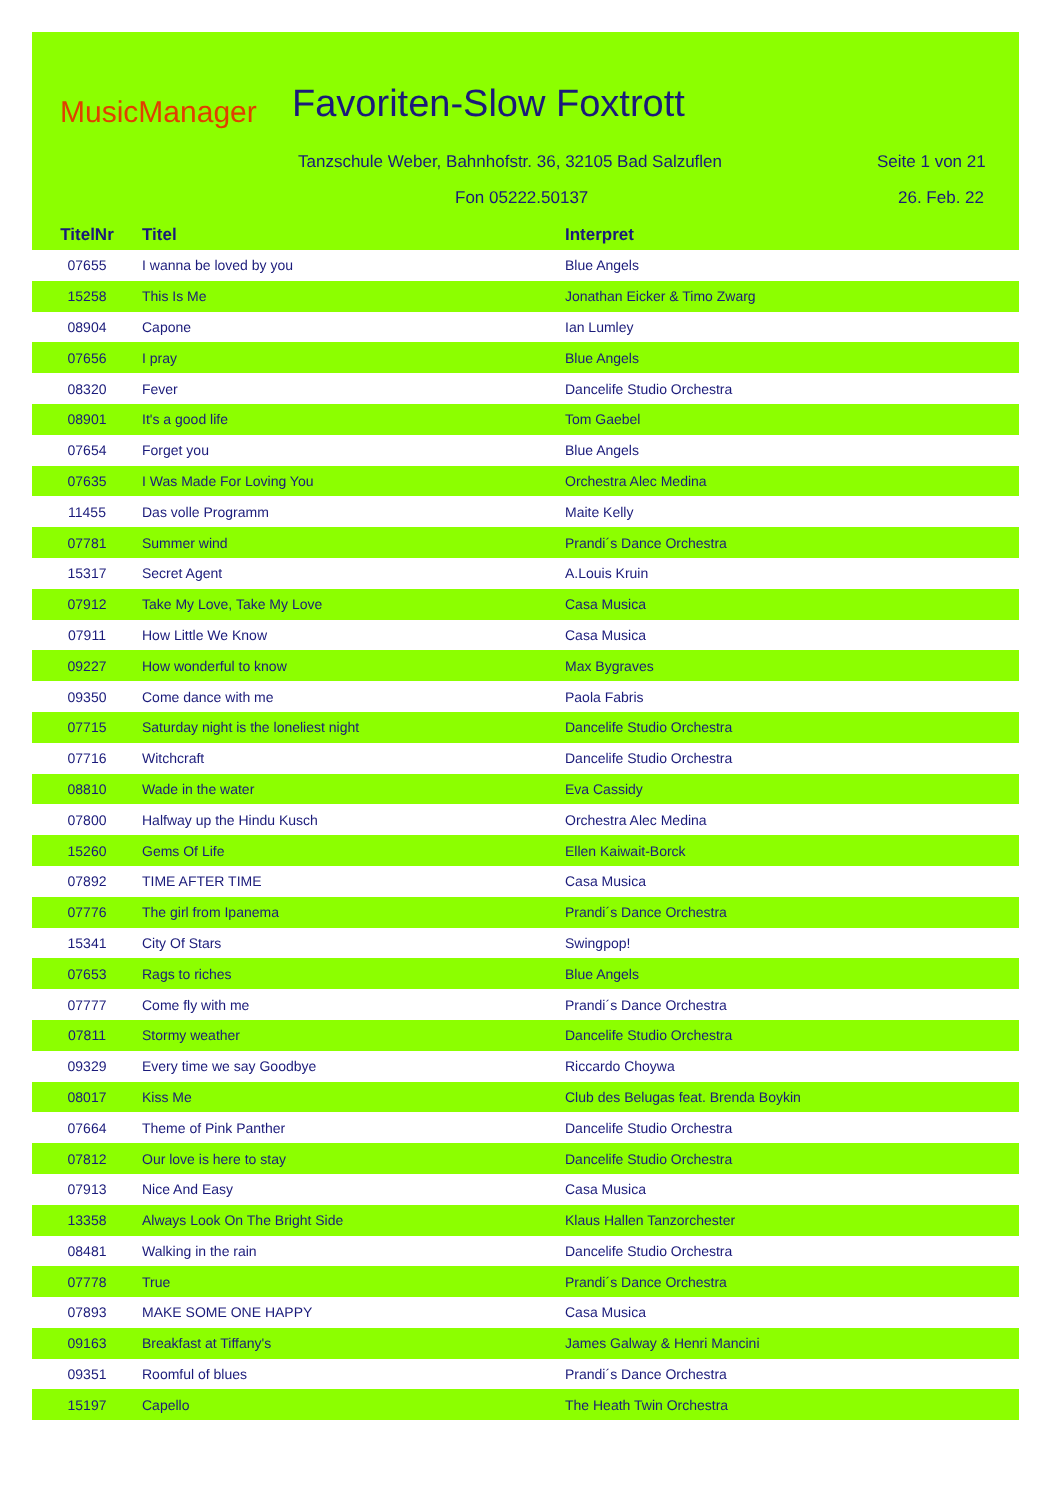MusicManager Favoriten-Slow Foxtrott
Tanzschule Weber, Bahnhofstr. 36, 32105 Bad Salzuflen
Seite 1 von 21
Fon 05222.50137 26. Feb. 22
| TitelNr | Titel | Interpret |
| --- | --- | --- |
| 07655 | I wanna be loved by you | Blue Angels |
| 15258 | This Is Me | Jonathan Eicker & Timo Zwarg |
| 08904 | Capone | Ian Lumley |
| 07656 | I pray | Blue Angels |
| 08320 | Fever | Dancelife Studio Orchestra |
| 08901 | It's a good life | Tom Gaebel |
| 07654 | Forget you | Blue Angels |
| 07635 | I Was Made For Loving You | Orchestra Alec Medina |
| 11455 | Das volle Programm | Maite Kelly |
| 07781 | Summer wind | Prandi´s Dance Orchestra |
| 15317 | Secret Agent | A.Louis Kruin |
| 07912 | Take My Love, Take My Love | Casa Musica |
| 07911 | How Little We Know | Casa Musica |
| 09227 | How wonderful to know | Max Bygraves |
| 09350 | Come dance with me | Paola Fabris |
| 07715 | Saturday night is the loneliest night | Dancelife Studio Orchestra |
| 07716 | Witchcraft | Dancelife Studio Orchestra |
| 08810 | Wade in the water | Eva Cassidy |
| 07800 | Halfway up the Hindu Kusch | Orchestra Alec Medina |
| 15260 | Gems Of Life | Ellen Kaiwait-Borck |
| 07892 | TIME AFTER TIME | Casa Musica |
| 07776 | The girl from Ipanema | Prandi´s Dance Orchestra |
| 15341 | City Of Stars | Swingpop! |
| 07653 | Rags to riches | Blue Angels |
| 07777 | Come fly with me | Prandi´s Dance Orchestra |
| 07811 | Stormy weather | Dancelife Studio Orchestra |
| 09329 | Every time we say Goodbye | Riccardo Choywa |
| 08017 | Kiss Me | Club des Belugas feat. Brenda Boykin |
| 07664 | Theme of Pink Panther | Dancelife Studio Orchestra |
| 07812 | Our love is here to stay | Dancelife Studio Orchestra |
| 07913 | Nice And Easy | Casa Musica |
| 13358 | Always Look On The Bright Side | Klaus Hallen Tanzorchester |
| 08481 | Walking in the rain | Dancelife Studio Orchestra |
| 07778 | True | Prandi´s Dance Orchestra |
| 07893 | MAKE SOME ONE HAPPY | Casa Musica |
| 09163 | Breakfast at Tiffany's | James Galway & Henri Mancini |
| 09351 | Roomful of blues | Prandi´s Dance Orchestra |
| 15197 | Capello | The Heath Twin Orchestra |